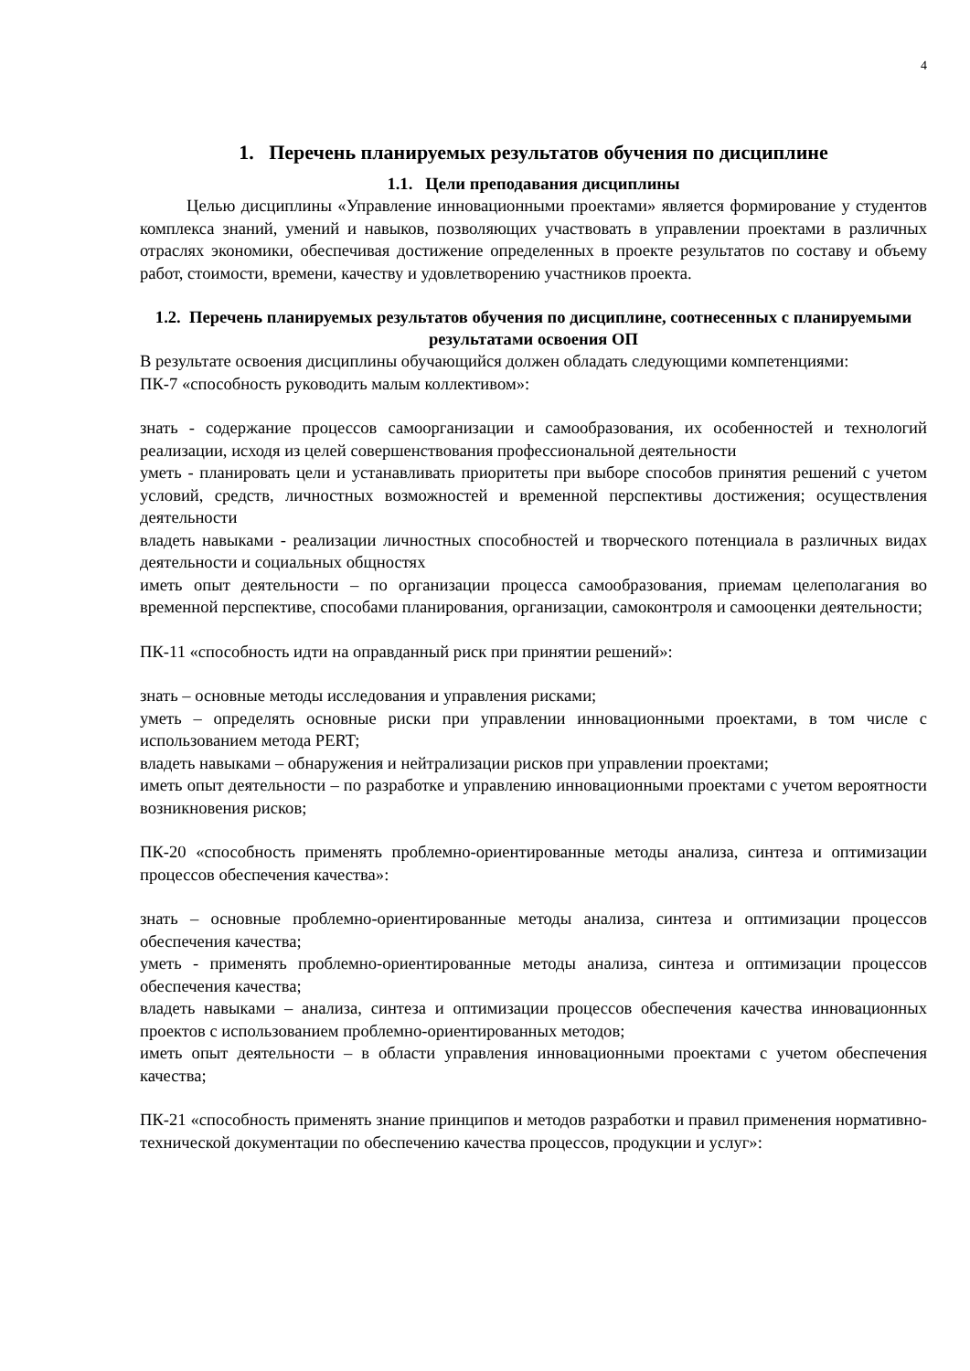4
1. Перечень планируемых результатов обучения по дисциплине
1.1. Цели преподавания дисциплины
Целью дисциплины «Управление инновационными проектами» является формирование у студентов комплекса знаний, умений и навыков, позволяющих участвовать в управлении проектами в различных отраслях экономики, обеспечивая достижение определенных в проекте результатов по составу и объему работ, стоимости, времени, качеству и удовлетворению участников проекта.
1.2. Перечень планируемых результатов обучения по дисциплине, соотнесенных с планируемыми результатами освоения ОП
В результате освоения дисциплины обучающийся должен обладать следующими компетенциями:
ПК-7 «способность руководить малым коллективом»:
знать - содержание процессов самоорганизации и самообразования, их особенностей и технологий реализации, исходя из целей совершенствования профессиональной деятельности
уметь - планировать цели и устанавливать приоритеты при выборе способов принятия решений с учетом условий, средств, личностных возможностей и временной перспективы достижения; осуществления деятельности
владеть навыками - реализации личностных способностей и творческого потенциала в различных видах деятельности и социальных общностях
иметь опыт деятельности – по организации процесса самообразования, приемам целеполагания во временной перспективе, способами планирования, организации, самоконтроля и самооценки деятельности;
ПК-11 «способность идти на оправданный риск при принятии решений»:
знать – основные методы исследования и управления рисками;
уметь – определять основные риски при управлении инновационными проектами, в том числе с использованием метода PERT;
владеть навыками – обнаружения и нейтрализации рисков при управлении проектами;
иметь опыт деятельности – по разработке и управлению инновационными проектами с учетом вероятности возникновения рисков;
ПК-20 «способность применять проблемно-ориентированные методы анализа, синтеза и оптимизации процессов обеспечения качества»:
знать – основные проблемно-ориентированные методы анализа, синтеза и оптимизации процессов обеспечения качества;
уметь - применять проблемно-ориентированные методы анализа, синтеза и оптимизации процессов обеспечения качества;
владеть навыками – анализа, синтеза и оптимизации процессов обеспечения качества инновационных проектов с использованием проблемно-ориентированных методов;
иметь опыт деятельности – в области управления инновационными проектами с учетом обеспечения качества;
ПК-21 «способность применять знание принципов и методов разработки и правил применения нормативно-технической документации по обеспечению качества процессов, продукции и услуг»: